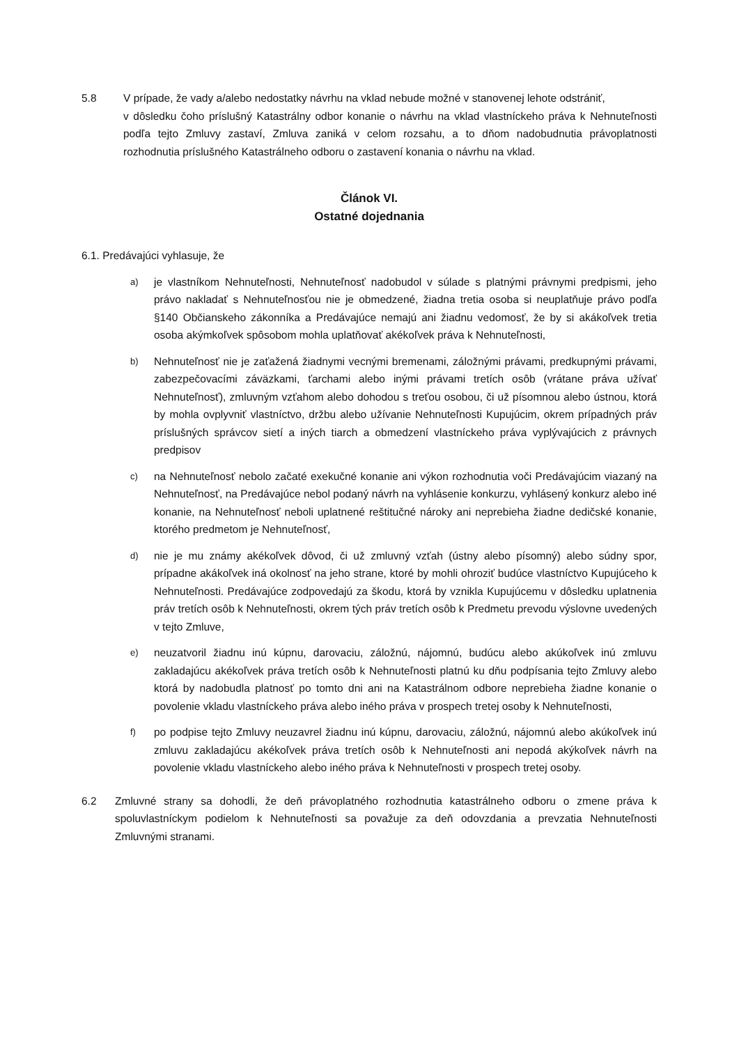5.8 V prípade, že vady a/alebo nedostatky návrhu na vklad nebude možné v stanovenej lehote odstrániť,
v dôsledku čoho príslušný Katastrálny odbor konanie o návrhu na vklad vlastníckeho práva k Nehnuteľnosti podľa tejto Zmluvy zastaví, Zmluva zaniká v celom rozsahu, a to dňom nadobudnutia právoplatnosti rozhodnutia príslušného Katastrálneho odboru o zastavení konania o návrhu na vklad.
Článok VI.
Ostatné dojednania
6.1. Predávajúci vyhlasuje, že
a)
je vlastníkom Nehnuteľnosti, Nehnuteľnosť nadobudol v súlade s platnými právnymi predpismi, jeho právo nakladať s Nehnuteľnosťou nie je obmedzené, žiadna tretia osoba si neuplatňuje právo podľa §140 Občianskeho zákonníka a Predávajúce nemajú ani žiadnu vedomosť, že by si akákoľvek tretia osoba akýmkoľvek spôsobom mohla uplatňovať akékoľvek práva k Nehnuteľnosti,
b)
Nehnuteľnosť nie je zaťažená žiadnymi vecnými bremenami, záložnými právami, predkupnými právami, zabezpečovacími záväzkami, ťarchami alebo inými právami tretích osôb (vrátane práva užívať Nehnuteľnosť), zmluvným vzťahom alebo dohodou s treťou osobou, či už písomnou alebo ústnou, ktorá by mohla ovplyvniť vlastníctvo, držbu alebo užívanie Nehnuteľnosti Kupujúcim, okrem prípadných práv príslušných správcov sietí a iných tiarch a obmedzení vlastníckeho práva vyplývajúcich z právnych predpisov
c)
na Nehnuteľnosť nebolo začaté exekučné konanie ani výkon rozhodnutia voči Predávajúcim viazaný na Nehnuteľnosť, na Predávajúce nebol podaný návrh na vyhlásenie konkurzu, vyhlásený konkurz alebo iné konanie, na Nehnuteľnosť neboli uplatnené reštitučné nároky ani neprebieha žiadne dedičské konanie, ktorého predmetom je Nehnuteľnosť,
d)
nie je mu známy akékoľvek dôvod, či už zmluvný vzťah (ústny alebo písomný) alebo súdny spor, prípadne akákoľvek iná okolnosť na jeho strane, ktoré by mohli ohroziť budúce vlastníctvo Kupujúceho k Nehnuteľnosti. Predávajúce zodpovedajú za škodu, ktorá by vznikla Kupujúcemu v dôsledku uplatnenia práv tretích osôb k Nehnuteľnosti, okrem tých práv tretích osôb k Predmetu prevodu výslovne uvedených v tejto Zmluve,
e)
neuzatvoril žiadnu inú kúpnu, darovaciu, záložnú, nájomnú, budúcu alebo akúkoľvek inú zmluvu zakladajúcu akékoľvek práva tretích osôb k Nehnuteľnosti platnú ku dňu podpísania tejto Zmluvy alebo ktorá by nadobudla platnosť po tomto dni ani na Katastrálnom odbore neprebieha žiadne konanie o povolenie vkladu vlastníckeho práva alebo iného práva v prospech tretej osoby k Nehnuteľnosti,
f)
po podpise tejto Zmluvy neuzavrel žiadnu inú kúpnu, darovaciu, záložnú, nájomnú alebo akúkoľvek inú zmluvu zakladajúcu akékoľvek práva tretích osôb k Nehnuteľnosti ani nepodá akýkoľvek návrh na povolenie vkladu vlastníckeho alebo iného práva k Nehnuteľnosti v prospech tretej osoby.
6.2 Zmluvné strany sa dohodli, že deň právoplatného rozhodnutia katastrálneho odboru o zmene práva k spoluvlastníckym podielom k Nehnuteľnosti sa považuje za deň odovzdania a prevzatia Nehnuteľnosti Zmluvnými stranami.